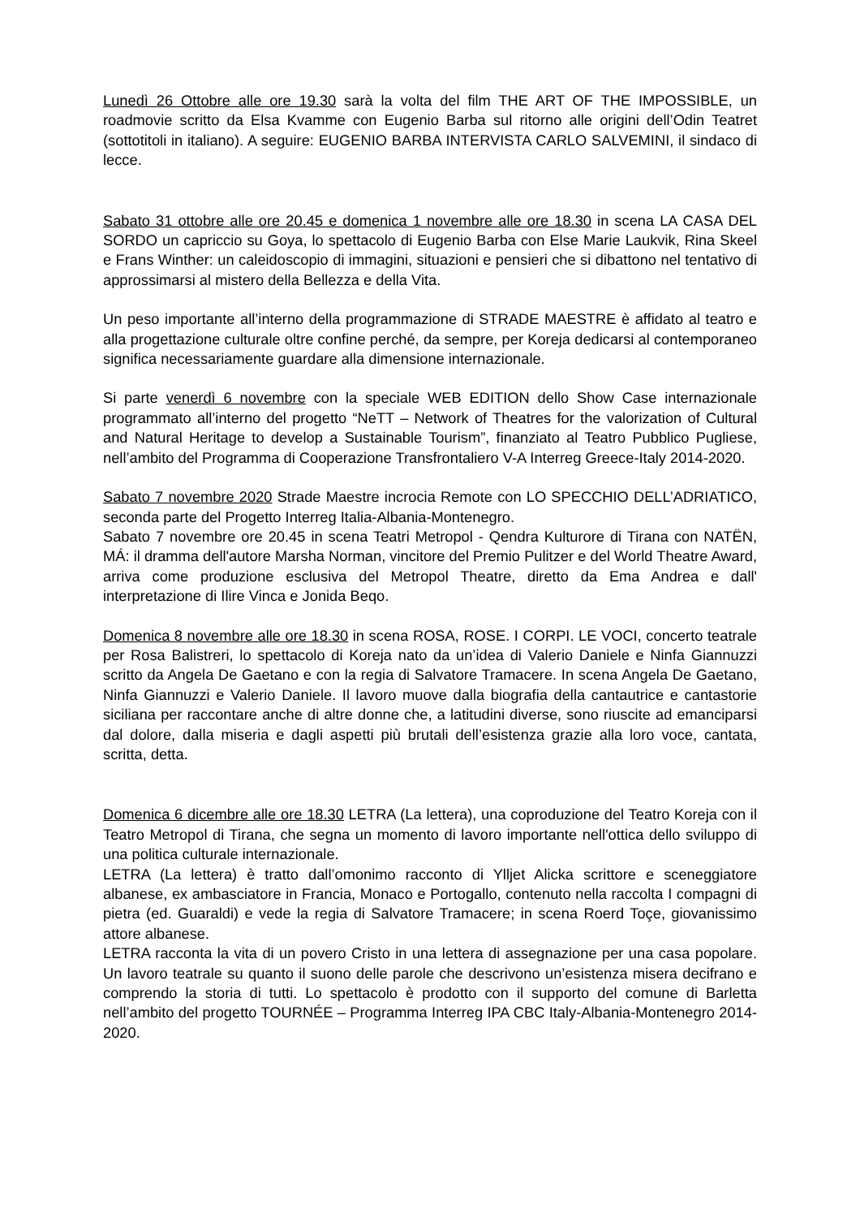Lunedì 26 Ottobre alle ore 19.30 sarà la volta del film THE ART OF THE IMPOSSIBLE, un roadmovie scritto da Elsa Kvamme con Eugenio Barba sul ritorno alle origini dell’Odin Teatret (sottotitoli in italiano). A seguire: EUGENIO BARBA INTERVISTA CARLO SALVEMINI, il sindaco di lecce.
Sabato 31 ottobre alle ore 20.45 e domenica 1 novembre alle ore 18.30 in scena LA CASA DEL SORDO un capriccio su Goya, lo spettacolo di Eugenio Barba con Else Marie Laukvik, Rina Skeel e Frans Winther: un caleidoscopio di immagini, situazioni e pensieri che si dibattono nel tentativo di approssimarsi al mistero della Bellezza e della Vita.
Un peso importante all’interno della programmazione di STRADE MAESTRE è affidato al teatro e alla progettazione culturale oltre confine perché, da sempre, per Koreja dedicarsi al contemporaneo significa necessariamente guardare alla dimensione internazionale.
Si parte venerdì 6 novembre con la speciale WEB EDITION dello Show Case internazionale programmato all’interno del progetto “NeTT – Network of Theatres for the valorization of Cultural and Natural Heritage to develop a Sustainable Tourism”, finanziato al Teatro Pubblico Pugliese, nell’ambito del Programma di Cooperazione Transfrontaliero V-A Interreg Greece-Italy 2014-2020.
Sabato 7 novembre 2020 Strade Maestre incrocia Remote con LO SPECCHIO DELL’ADRIATICO, seconda parte del Progetto Interreg Italia-Albania-Montenegro.
Sabato 7 novembre ore 20.45 in scena Teatri Metropol - Qendra Kulturore di Tirana con NATËN, MÁ: il dramma dell'autore Marsha Norman, vincitore del Premio Pulitzer e del World Theatre Award, arriva come produzione esclusiva del Metropol Theatre, diretto da Ema Andrea e dall' interpretazione di Ilire Vinca e Jonida Beqo.
Domenica 8 novembre alle ore 18.30 in scena ROSA, ROSE. I CORPI. LE VOCI, concerto teatrale per Rosa Balistreri, lo spettacolo di Koreja nato da un’idea di Valerio Daniele e Ninfa Giannuzzi scritto da Angela De Gaetano e con la regia di Salvatore Tramacere. In scena Angela De Gaetano, Ninfa Giannuzzi e Valerio Daniele. Il lavoro muove dalla biografia della cantautrice e cantastorie siciliana per raccontare anche di altre donne che, a latitudini diverse, sono riuscite ad emanciparsi dal dolore, dalla miseria e dagli aspetti più brutali dell’esistenza grazie alla loro voce, cantata, scritta, detta.
Domenica 6 dicembre alle ore 18.30 LETRA (La lettera), una coproduzione del Teatro Koreja con il Teatro Metropol di Tirana, che segna un momento di lavoro importante nell'ottica dello sviluppo di una politica culturale internazionale.
LETRA (La lettera) è tratto dall’omonimo racconto di Ylljet Alicka scrittore e sceneggiatore albanese, ex ambasciatore in Francia, Monaco e Portogallo, contenuto nella raccolta I compagni di pietra (ed. Guaraldi) e vede la regia di Salvatore Tramacere; in scena Roerd Toçe, giovanissimo attore albanese.
LETRA racconta la vita di un povero Cristo in una lettera di assegnazione per una casa popolare. Un lavoro teatrale su quanto il suono delle parole che descrivono un’esistenza misera decifrano e comprendo la storia di tutti. Lo spettacolo è prodotto con il supporto del comune di Barletta nell’ambito del progetto TOURNÉE – Programma Interreg IPA CBC Italy-Albania-Montenegro 2014-2020.